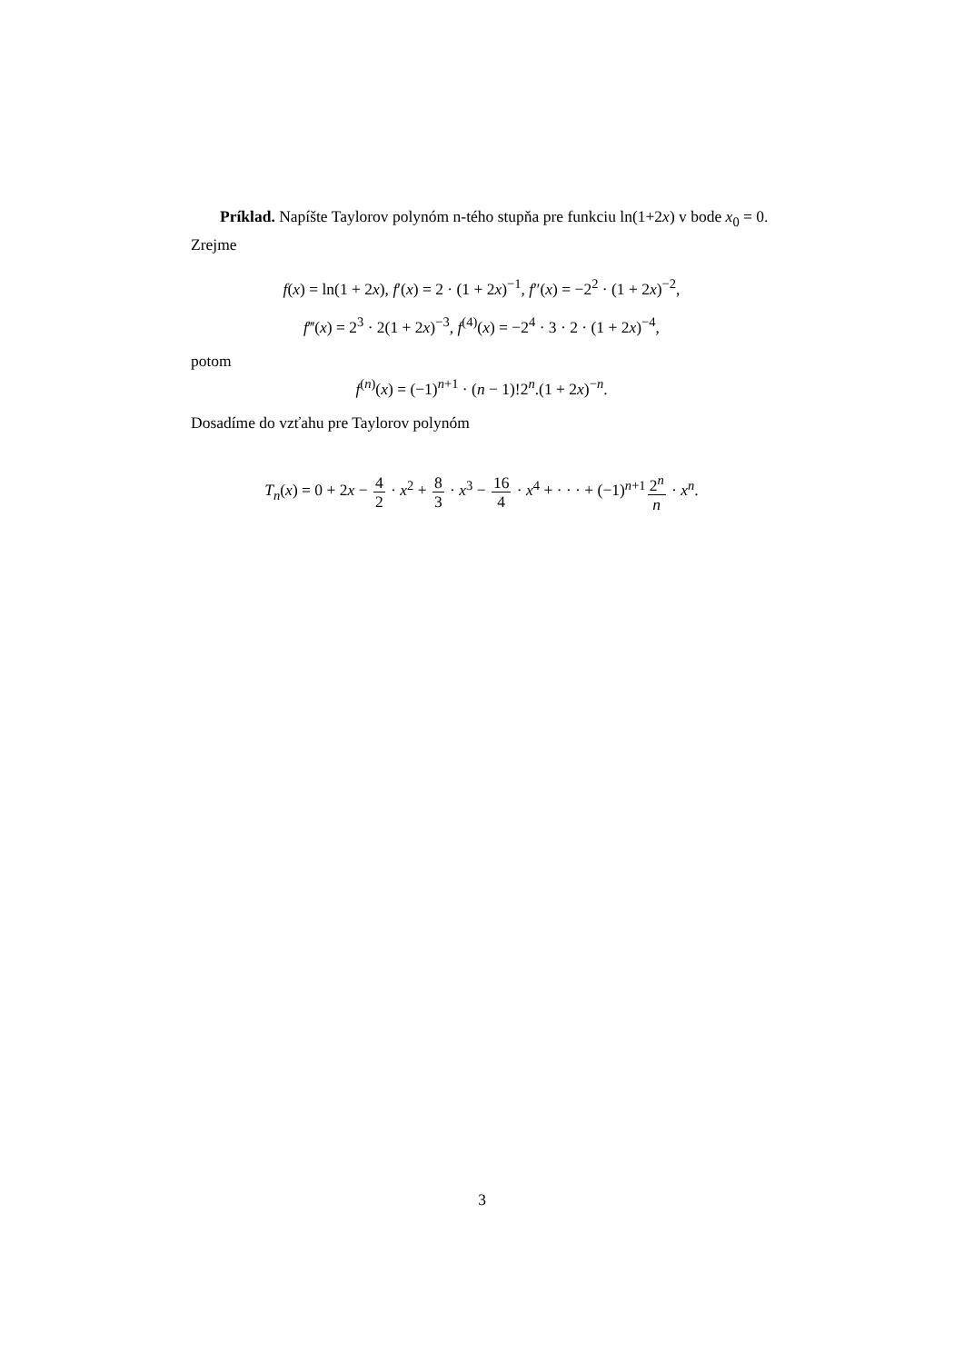Príklad. Napíšte Taylorov polynóm n-tého stupňa pre funkciu ln(1+2x) v bode x<sub>0</sub> = 0.
Zrejme
f(x) = ln(1 + 2x), f′(x) = 2 · (1 + 2x)<sup>−1</sup>, f″(x) = −2<sup>2</sup> · (1 + 2x)<sup>−2</sup>,
f‴(x) = 2<sup>3</sup> · 2(1 + 2x)<sup>−3</sup>, f<sup>(4)</sup>(x) = −2<sup>4</sup> · 3 · 2 · (1 + 2x)<sup>−4</sup>,
potom
f<sup>(n)</sup>(x) = (−1)<sup>n+1</sup> · (n − 1)!2<sup>n</sup>.(1 + 2x)<sup>−n</sup>.
Dosadíme do vzťahu pre Taylorov polynóm
T<sub>n</sub>(x) = 0 + 2x − 4 2 · x<sup>2</sup> + 8 3 · x<sup>3</sup> − 16 4 · x<sup>4</sup> + · · · + (−1)<sup>n+1</sup>2<sup>n</sup> n · x<sup>n</sup>.
3